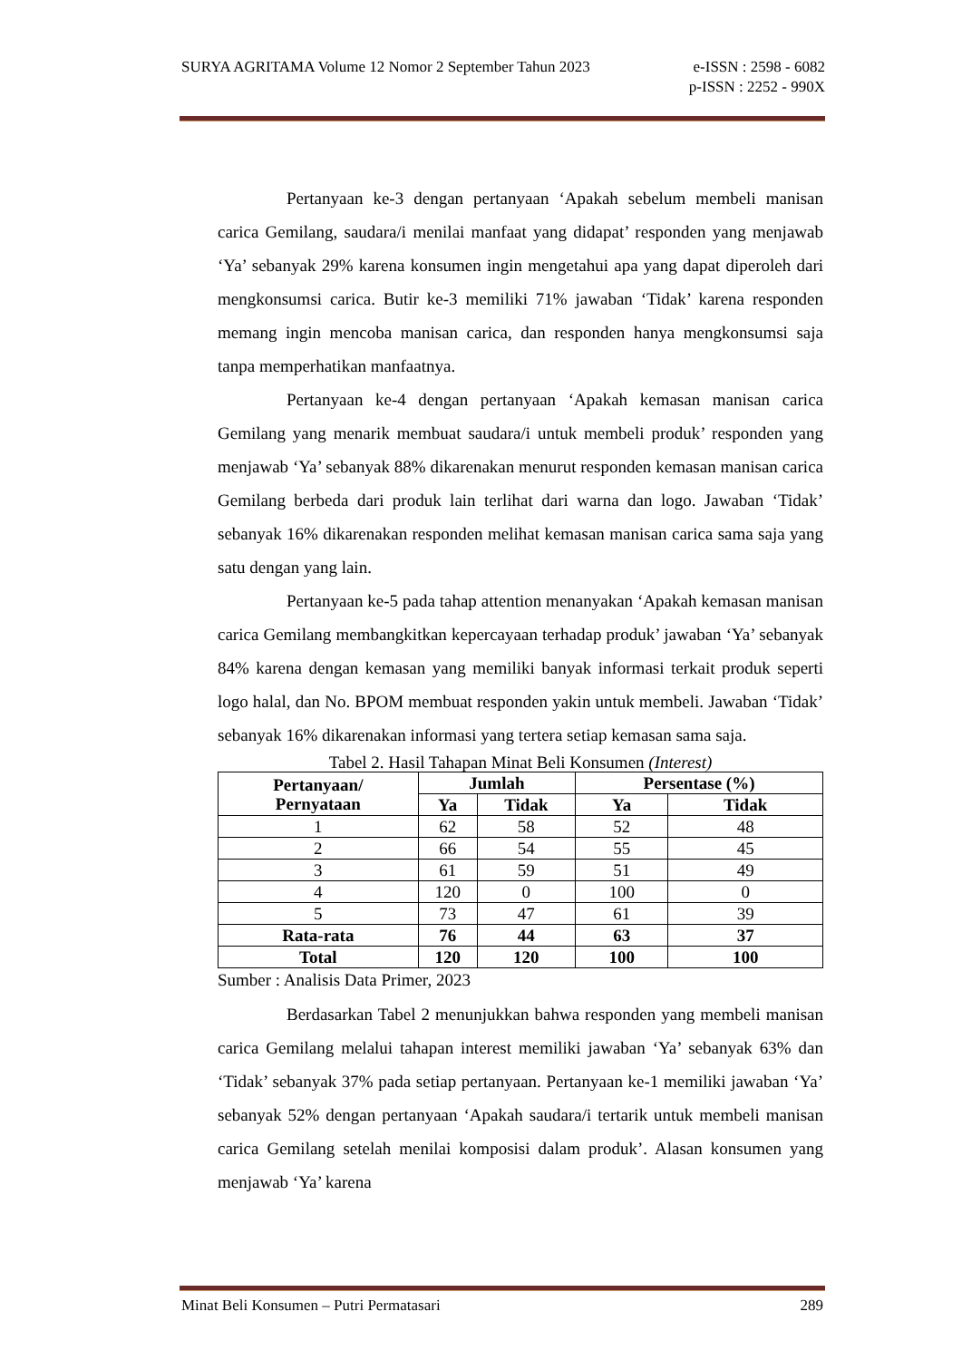SURYA AGRITAMA Volume 12 Nomor 2 September Tahun 2023 e-ISSN : 2598 - 6082
p-ISSN : 2252 - 990X
Pertanyaan ke-3 dengan pertanyaan ‘Apakah sebelum membeli manisan carica Gemilang, saudara/i menilai manfaat yang didapat’ responden yang menjawab ‘Ya’ sebanyak 29% karena konsumen ingin mengetahui apa yang dapat diperoleh dari mengkonsumsi carica. Butir ke-3 memiliki 71% jawaban ‘Tidak’ karena responden memang ingin mencoba manisan carica, dan responden hanya mengkonsumsi saja tanpa memperhatikan manfaatnya.
Pertanyaan ke-4 dengan pertanyaan ‘Apakah kemasan manisan carica Gemilang yang menarik membuat saudara/i untuk membeli produk’ responden yang menjawab ‘Ya’ sebanyak 88% dikarenakan menurut responden kemasan manisan carica Gemilang berbeda dari produk lain terlihat dari warna dan logo. Jawaban ‘Tidak’ sebanyak 16% dikarenakan responden melihat kemasan manisan carica sama saja yang satu dengan yang lain.
Pertanyaan ke-5 pada tahap attention menanyakan ‘Apakah kemasan manisan carica Gemilang membangkitkan kepercayaan terhadap produk’ jawaban ‘Ya’ sebanyak 84% karena dengan kemasan yang memiliki banyak informasi terkait produk seperti logo halal, dan No. BPOM membuat responden yakin untuk membeli. Jawaban ‘Tidak’ sebanyak 16% dikarenakan informasi yang tertera setiap kemasan sama saja.
Tabel 2. Hasil Tahapan Minat Beli Konsumen (Interest)
| Pertanyaan/ Pernyataan | Jumlah | | Persentase (%) | |
| --- | --- | --- | --- | --- |
| | Ya | Tidak | Ya | Tidak |
| 1 | 62 | 58 | 52 | 48 |
| 2 | 66 | 54 | 55 | 45 |
| 3 | 61 | 59 | 51 | 49 |
| 4 | 120 | 0 | 100 | 0 |
| 5 | 73 | 47 | 61 | 39 |
| Rata-rata | 76 | 44 | 63 | 37 |
| Total | 120 | 120 | 100 | 100 |
Sumber : Analisis Data Primer, 2023
Berdasarkan Tabel 2 menunjukkan bahwa responden yang membeli manisan carica Gemilang melalui tahapan interest memiliki jawaban ‘Ya’ sebanyak 63% dan ‘Tidak’ sebanyak 37% pada setiap pertanyaan. Pertanyaan ke-1 memiliki jawaban ‘Ya’ sebanyak 52% dengan pertanyaan ‘Apakah saudara/i tertarik untuk membeli manisan carica Gemilang setelah menilai komposisi dalam produk’. Alasan konsumen yang menjawab ‘Ya’ karena
Minat Beli Konsumen – Putri Permatasari 289